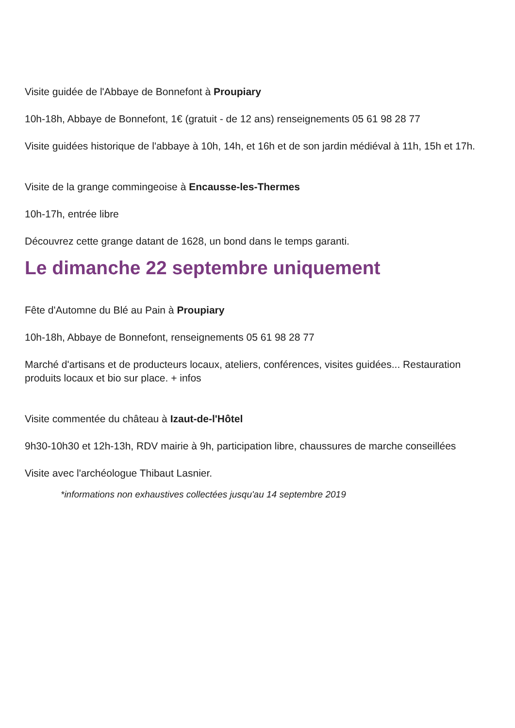Visite guidée de l'Abbaye de Bonnefont à Proupiary
10h-18h, Abbaye de Bonnefont, 1€ (gratuit - de 12 ans) renseignements 05 61 98 28 77
Visite guidées historique de l'abbaye à 10h, 14h, et 16h et de son jardin médiéval à 11h, 15h et 17h.
Visite de la grange commingeoise à Encausse-les-Thermes
10h-17h, entrée libre
Découvrez cette grange datant de 1628, un bond dans le temps garanti.
Le dimanche 22 septembre uniquement
Fête d'Automne du Blé au Pain à Proupiary
10h-18h, Abbaye de Bonnefont, renseignements 05 61 98 28 77
Marché d'artisans et de producteurs locaux, ateliers, conférences, visites guidées... Restauration produits locaux et bio sur place. + infos
Visite commentée du château à Izaut-de-l'Hôtel
9h30-10h30 et 12h-13h, RDV mairie à 9h, participation libre, chaussures de marche conseillées
Visite avec l'archéologue Thibaut Lasnier.
*informations non exhaustives collectées jusqu'au 14 septembre 2019